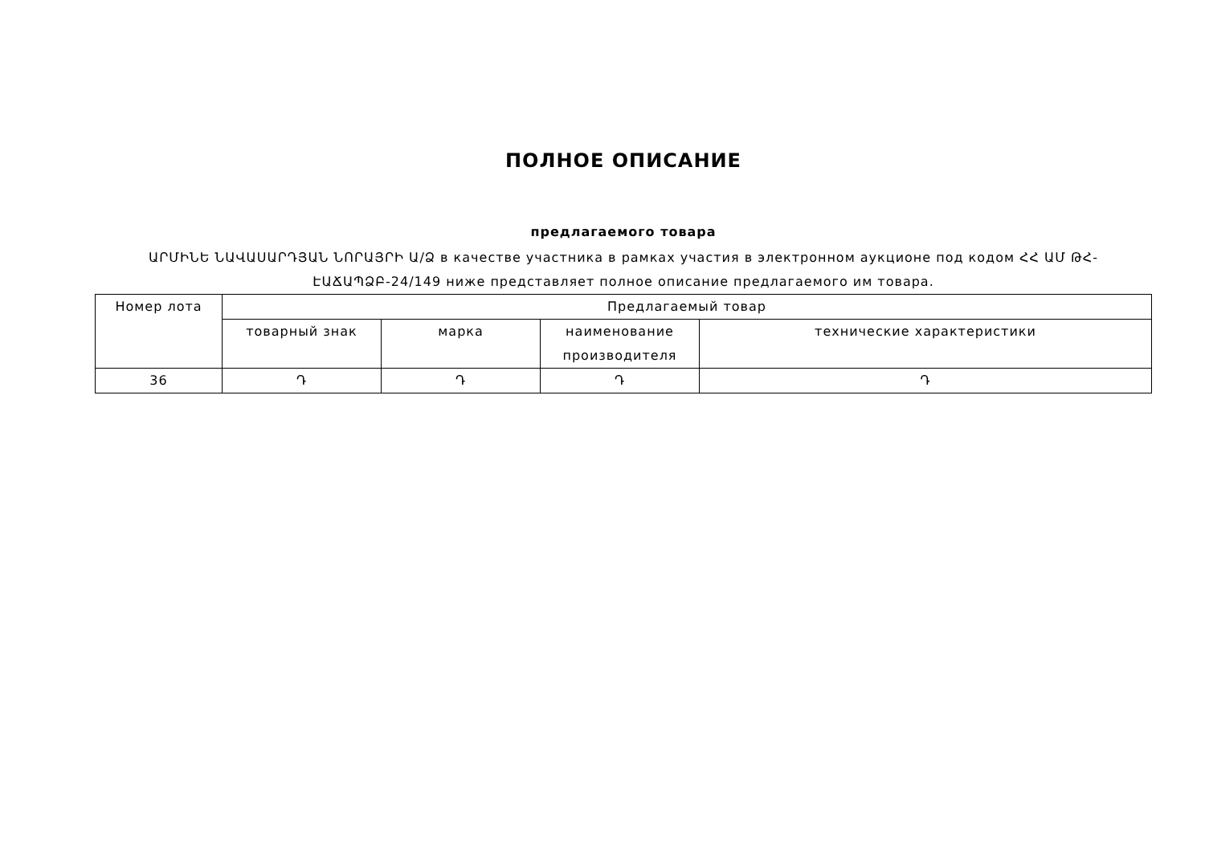ПОЛНОЕ ОПИСАНИЕ
предлагаемого товара
ԱՐՄԻՆԵ ՆԱՎԱՍԱՐԴՅԱՆ ՆՈՐԱՅՐԻ Ա/Ձ в качестве участника в рамках участия в электронном аукционе под кодом ՀՀ ԱՄ ԹՀ-ԷԱՃԱՊՁԲ-24/149 ниже представляет полное описание предлагаемого им товара.
| Номер лота | Предлагаемый товар | | | |
| --- | --- | --- | --- | --- |
| | товарный знак | марка | наименование производителя | технические характеристики |
| 36 | Դ | Դ | Դ | Դ |